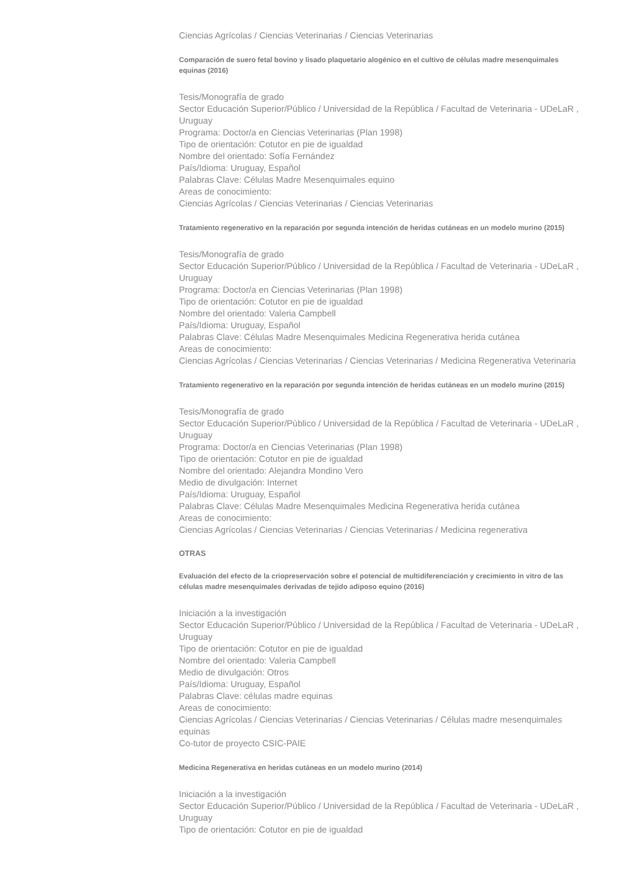Ciencias Agrícolas / Ciencias Veterinarias / Ciencias Veterinarias
Comparación de suero fetal bovino y lisado plaquetario alogénico en el cultivo de células madre mesenquimales equinas (2016)
Tesis/Monografía de grado
Sector Educación Superior/Público / Universidad de la República / Facultad de Veterinaria - UDeLaR , Uruguay
Programa: Doctor/a en Ciencias Veterinarias (Plan 1998)
Tipo de orientación: Cotutor en pie de igualdad
Nombre del orientado: Sofía Fernández
País/Idioma: Uruguay, Español
Palabras Clave: Células Madre Mesenquimales equino
Areas de conocimiento:
Ciencias Agrícolas / Ciencias Veterinarias / Ciencias Veterinarias
Tratamiento regenerativo en la reparación por segunda intención de heridas cutáneas en un modelo murino (2015)
Tesis/Monografía de grado
Sector Educación Superior/Público / Universidad de la República / Facultad de Veterinaria - UDeLaR , Uruguay
Programa: Doctor/a en Ciencias Veterinarias (Plan 1998)
Tipo de orientación: Cotutor en pie de igualdad
Nombre del orientado: Valeria Campbell
País/Idioma: Uruguay, Español
Palabras Clave: Células Madre Mesenquimales Medicina Regenerativa herida cutánea
Areas de conocimiento:
Ciencias Agrícolas / Ciencias Veterinarias / Ciencias Veterinarias / Medicina Regenerativa Veterinaria
Tratamiento regenerativo en la reparación por segunda intención de heridas cutáneas en un modelo murino (2015)
Tesis/Monografía de grado
Sector Educación Superior/Público / Universidad de la República / Facultad de Veterinaria - UDeLaR , Uruguay
Programa: Doctor/a en Ciencias Veterinarias (Plan 1998)
Tipo de orientación: Cotutor en pie de igualdad
Nombre del orientado: Alejandra Mondino Vero
Medio de divulgación: Internet
País/Idioma: Uruguay, Español
Palabras Clave: Células Madre Mesenquimales Medicina Regenerativa herida cutánea
Areas de conocimiento:
Ciencias Agrícolas / Ciencias Veterinarias / Ciencias Veterinarias / Medicina regenerativa
OTRAS
Evaluación del efecto de la criopreservación sobre el potencial de multidiferenciación y crecimiento in vitro de las células madre mesenquimales derivadas de tejido adiposo equino (2016)
Iniciación a la investigación
Sector Educación Superior/Público / Universidad de la República / Facultad de Veterinaria - UDeLaR , Uruguay
Tipo de orientación: Cotutor en pie de igualdad
Nombre del orientado: Valeria Campbell
Medio de divulgación: Otros
País/Idioma: Uruguay, Español
Palabras Clave: células madre equinas
Areas de conocimiento:
Ciencias Agrícolas / Ciencias Veterinarias / Ciencias Veterinarias / Células madre mesenquimales equinas
Co-tutor de proyecto CSIC-PAIE
Medicina Regenerativa en heridas cutáneas en un modelo murino (2014)
Iniciación a la investigación
Sector Educación Superior/Público / Universidad de la República / Facultad de Veterinaria - UDeLaR , Uruguay
Tipo de orientación: Cotutor en pie de igualdad